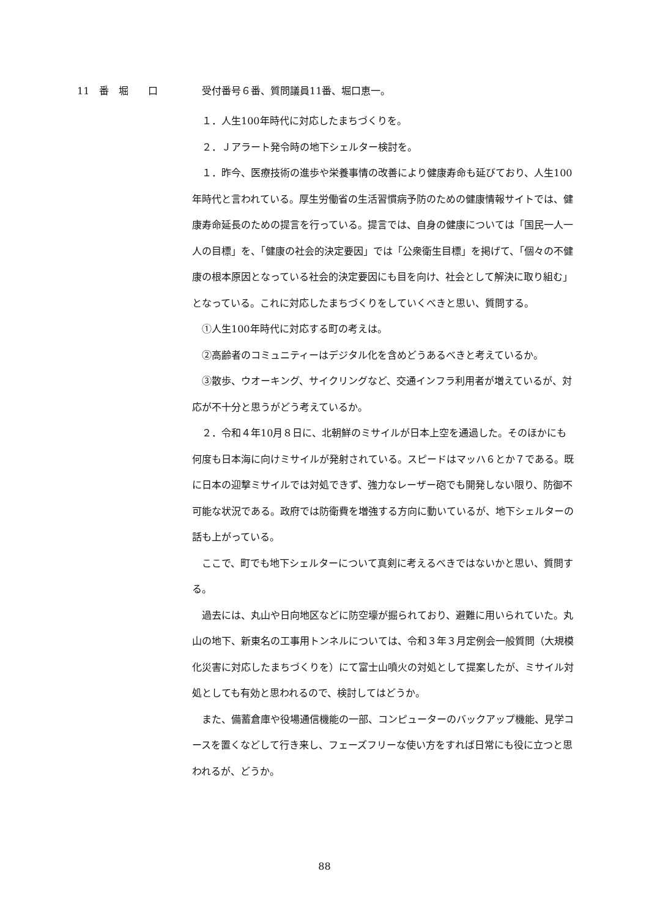11　番　堀　　口
受付番号６番、質問議員11番、堀口恵一。
１．人生100年時代に対応したまちづくりを。
２．Ｊアラート発令時の地下シェルター検討を。
１．昨今、医療技術の進歩や栄養事情の改善により健康寿命も延びており、人生100年時代と言われている。厚生労働省の生活習慣病予防のための健康情報サイトでは、健康寿命延長のための提言を行っている。提言では、自身の健康については「国民一人一人の目標」を、「健康の社会的決定要因」では「公衆衛生目標」を掲げて、「個々の不健康の根本原因となっている社会的決定要因にも目を向け、社会として解決に取り組む」となっている。これに対応したまちづくりをしていくべきと思い、質問する。
①人生100年時代に対応する町の考えは。
②高齢者のコミュニティーはデジタル化を含めどうあるべきと考えているか。
③散歩、ウオーキング、サイクリングなど、交通インフラ利用者が増えているが、対応が不十分と思うがどう考えているか。
２．令和４年10月８日に、北朝鮮のミサイルが日本上空を通過した。そのほかにも何度も日本海に向けミサイルが発射されている。スピードはマッハ６とか７である。既に日本の迎撃ミサイルでは対処できず、強力なレーザー砲でも開発しない限り、防御不可能な状況である。政府では防衛費を増強する方向に動いているが、地下シェルターの話も上がっている。
ここで、町でも地下シェルターについて真剣に考えるべきではないかと思い、質問する。
過去には、丸山や日向地区などに防空壕が掘られており、避難に用いられていた。丸山の地下、新東名の工事用トンネルについては、令和３年３月定例会一般質問（大規模化災害に対応したまちづくりを）にて富士山噴火の対処として提案したが、ミサイル対処としても有効と思われるので、検討してはどうか。
また、備蓄倉庫や役場通信機能の一部、コンピューターのバックアップ機能、見学コースを置くなどして行き来し、フェーズフリーな使い方をすれば日常にも役に立つと思われるが、どうか。
88